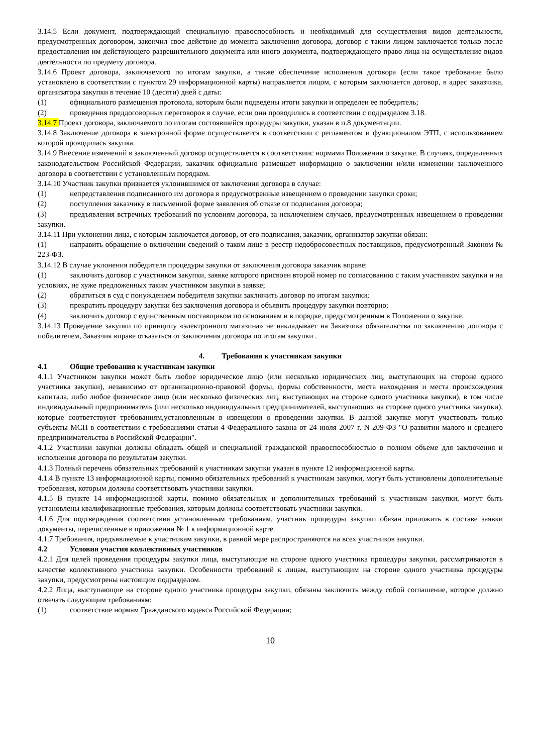3.14.5 Если документ, подтверждающий специальную правоспособность и необходимый для осуществления видов деятельности, предусмотренных договором, закончил свое действие до момента заключения договора, договор с таким лицом заключается только после предоставления им действующего разрешительного документа или иного документа, подтверждающего право лица на осуществление видов деятельности по предмету договора.
3.14.6 Проект договора, заключаемого по итогам закупки, а также обеспечение исполнения договора (если такое требование было установлено в соответствии с пунктом 29 информационной карты) направляется лицом, с которым заключается договор, в адрес заказчика, организатора закупки в течение 10 (десяти) дней с даты:
(1) официального размещения протокола, которым были подведены итоги закупки и определен ее победитель;
(2) проведения преддоговорных переговоров в случае, если они проводились в соответствии с подразделом 3.18.
3.14.7 Проект договора, заключаемого по итогам состоявшейся процедуры закупки, указан в п.8 документации.
3.14.8 Заключение договора в электронной форме осуществляется в соответствии с регламентом и функционалом ЭТП, с использованием которой проводилась закупка.
3.14.9 Внесение изменений в заключенный договор осуществляется в соответствиис нормами Положении о закупке. В случаях, определенных законодательством Российской Федерации, заказчик официально размещает информацию о заключении и/или изменении заключенного договора в соответствии с установленным порядком.
3.14.10 Участник закупки признается уклонившимся от заключения договора в случае:
(1) непредставления подписанного им договора в предусмотренные извещением о проведении закупки сроки;
(2) поступления заказчику в письменной форме заявления об отказе от подписания договора;
(3) предъявления встречных требований по условиям договора, за исключением случаев, предусмотренных извещением о проведении закупки.
3.14.11 При уклонении лица, с которым заключается договор, от его подписания, заказчик, организатор закупки обязан:
(1) направить обращение о включении сведений о таком лице в реестр недобросовестных поставщиков, предусмотренный Законом № 223-ФЗ.
3.14.12 В случае уклонения победителя процедуры закупки от заключения договора заказчик вправе:
(1) заключить договор с участником закупки, заявке которого присвоен второй номер по согласованию с таким участником закупки и на условиях, не хуже предложенных таким участником закупки в заявке;
(2) обратиться в суд с понуждением победителя закупки заключить договор по итогам закупки;
(3) прекратить процедуру закупки без заключения договора и объявить процедуру закупки повторно;
(4) заключить договор с единственным поставщиком по основаниям и в порядке, предусмотренным в Положении о закупке.
3.14.13 Проведение закупки по принципу «электронного магазина» не накладывает на Заказчика обязательства по заключению договора с победителем, Заказчик вправе отказаться от заключения договора по итогам закупки .
4. Требования к участникам закупки
4.1 Общие требования к участникам закупки
4.1.1 Участником закупки может быть любое юридическое лицо (или несколько юридических лиц, выступающих на стороне одного участника закупки), независимо от организационно-правовой формы, формы собственности, места нахождения и места происхождения капитала, либо любое физическое лицо (или несколько физических лиц, выступающих на стороне одного участника закупки), в том числе индивидуальный предприниматель (или несколько индивидуальных предпринимателей, выступающих на стороне одного участника закупки), которые соответствуют требованиям,установленным в извещении о проведении закупки. В данной закупке могут участвовать только субъекты МСП в соответствии с требованиями статьи 4 Федерального закона от 24 июля 2007 г. N 209-ФЗ "О развитии малого и среднего предпринимательства в Российской Федерации".
4.1.2 Участники закупки должны обладать общей и специальной гражданской правоспособностью в полном объеме для заключения и исполнения договора по результатам закупки.
4.1.3 Полный перечень обязательных требований к участникам закупки указан в пункте 12 информационной карты.
4.1.4 В пункте 13 информационной карты, помимо обязательных требований к участникам закупки, могут быть установлены дополнительные требования, которым должны соответствовать участники закупки.
4.1.5 В пункте 14 информационной карты, помимо обязательных и дополнительных требований к участникам закупки, могут быть установлены квалификационные требования, которым должны соответствовать участники закупки.
4.1.6 Для подтверждения соответствия установленным требованиям, участник процедуры закупки обязан приложить в составе заявки документы, перечисленные в приложении № 1 к информационной карте.
4.1.7 Требования, предъявляемые к участникам закупки, в равной мере распространяются на всех участников закупки.
4.2 Условия участия коллективных участников
4.2.1 Для целей проведения процедуры закупки лица, выступающие на стороне одного участника процедуры закупки, рассматриваются в качестве коллективного участника закупки. Особенности требований к лицам, выступающим на стороне одного участника процедуры закупки, предусмотрены настоящим подразделом.
4.2.2 Лица, выступающие на стороне одного участника процедуры закупки, обязаны заключить между собой соглашение, которое должно отвечать следующим требованиям:
(1) соответствие нормам Гражданского кодекса Российской Федерации;
10